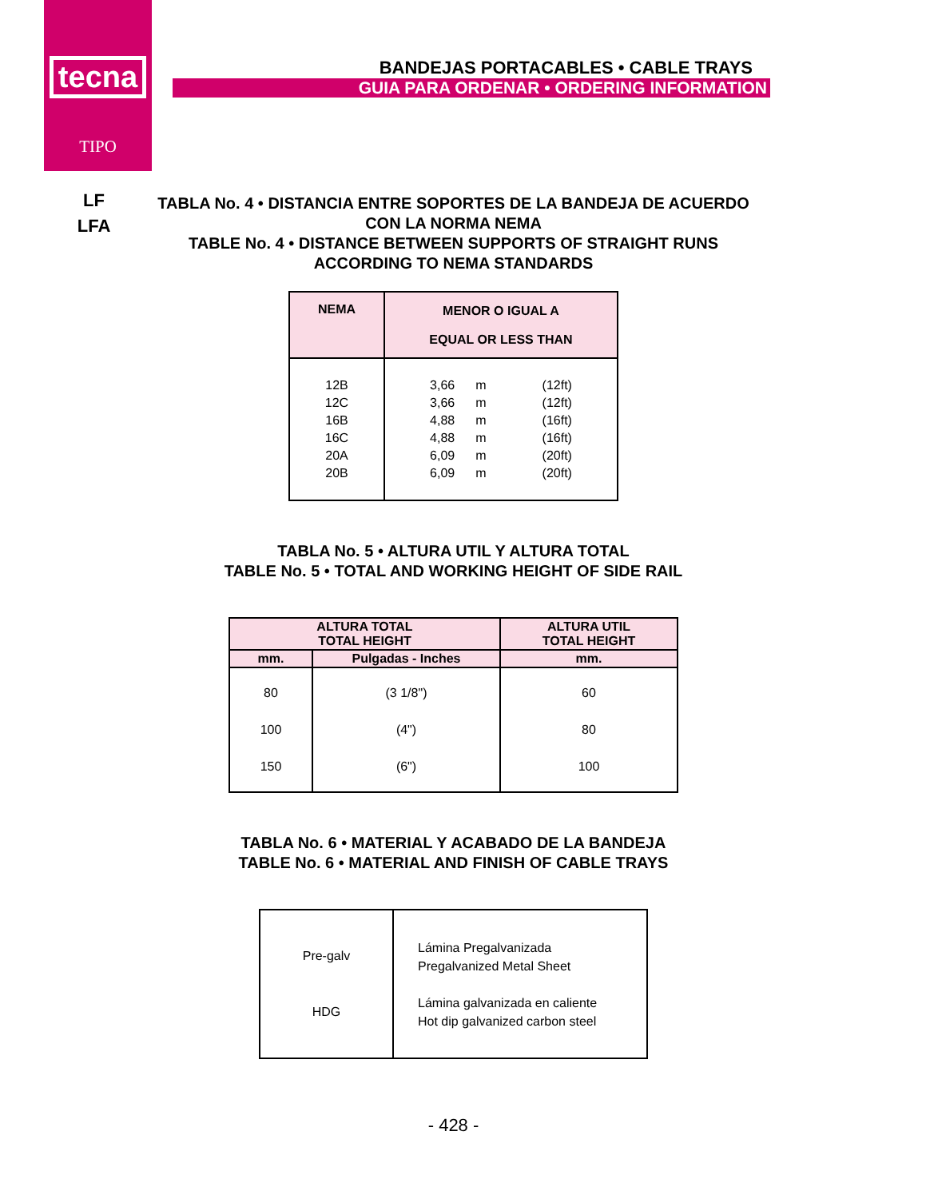tecna
TIPO
BANDEJAS PORTACABLES • CABLE TRAYS
GUIA PARA ORDENAR • ORDERING INFORMATION
LF
LFA
TABLA No. 4 • DISTANCIA ENTRE SOPORTES DE LA BANDEJA DE ACUERDO
CON LA NORMA NEMA
TABLE No. 4 • DISTANCE BETWEEN SUPPORTS OF STRAIGHT RUNS
ACCORDING TO NEMA STANDARDS
| NEMA | MENOR O IGUAL A EQUAL OR LESS THAN |
| --- | --- |
| 12B 12C 16B 16C 20A 20B | / 3,66 3,66 4,88 4,88 6,09 6,09 / m m m m m m / (12ft) (12ft) (16ft) (16ft) (20ft) (20ft) / |
TABLA No. 5 • ALTURA UTIL Y ALTURA TOTAL
TABLE No. 5 • TOTAL AND WORKING HEIGHT OF SIDE RAIL
| ALTURA TOTAL TOTAL HEIGHT | | ALTURA UTIL TOTAL HEIGHT |
| --- | --- | --- |
| mm. | Pulgadas - Inches | mm. |
| 80 100 150 | (3 1/8") (4") (6") | 60 80 100 |
TABLA No. 6 • MATERIAL Y ACABADO DE LA BANDEJA
TABLE No. 6 • MATERIAL AND FINISH OF CABLE TRAYS
| Pre-galv HDG | Lámina Pregalvanizada Pregalvanized Metal Sheet Lámina galvanizada en caliente Hot dip galvanized carbon steel |
- 428 -